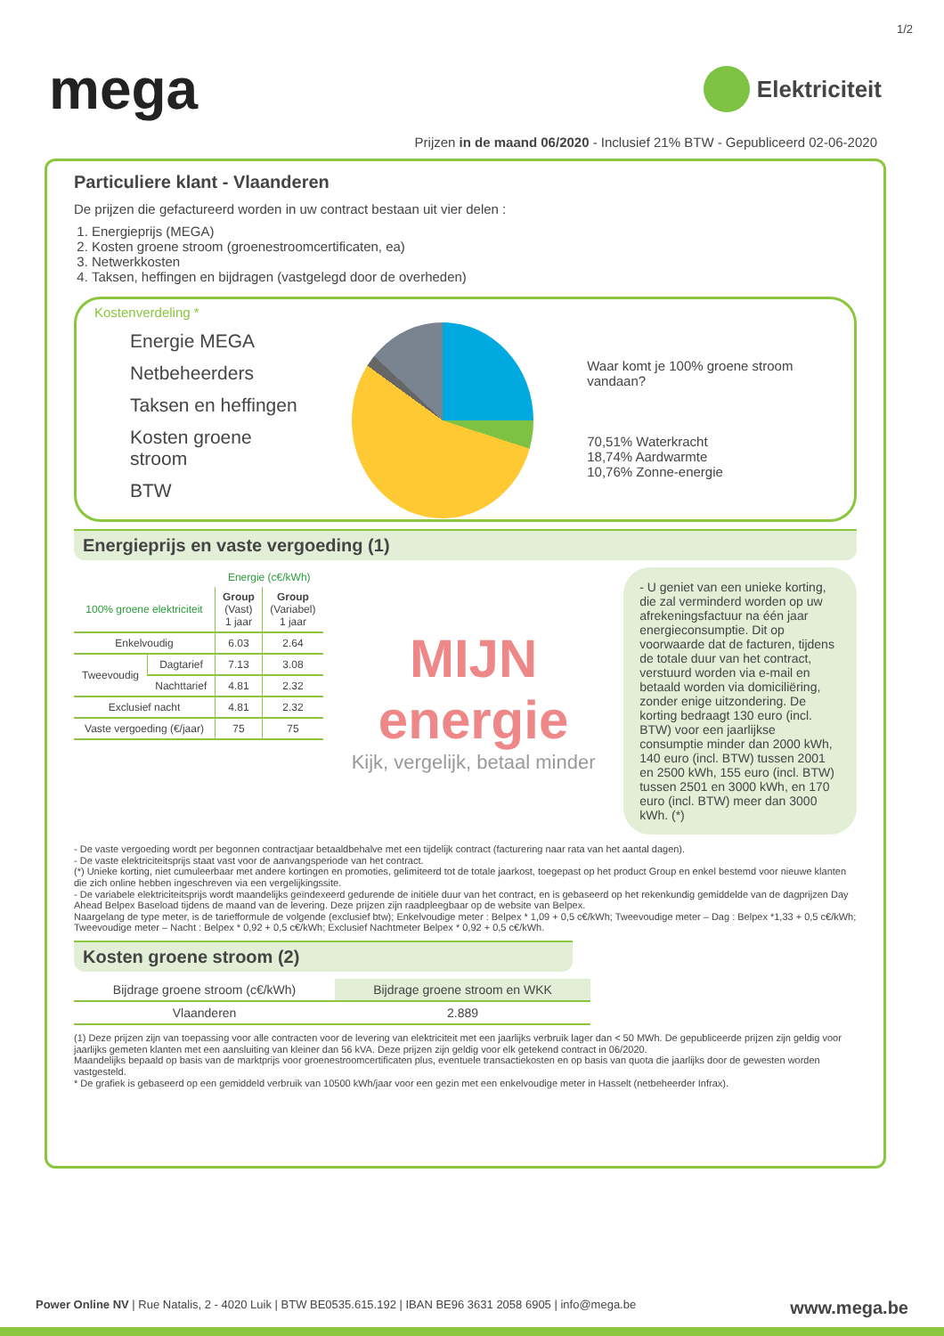1/2
mega
Elektriciteit
Prijzen in de maand 06/2020 - Inclusief 21% BTW - Gepubliceerd 02-06-2020
Particuliere klant - Vlaanderen
De prijzen die gefactureerd worden in uw contract bestaan uit vier delen :
1. Energieprijs (MEGA)
2. Kosten groene stroom (groenestroomcertificaten, ea)
3. Netwerkkosten
4. Taksen, heffingen en bijdragen (vastgelegd door de overheden)
Kostenverdeling *
Energie MEGA
Netbeheerders
Taksen en heffingen
Kosten groene stroom
BTW
Waar komt je 100% groene stroom vandaan?
70,51% Waterkracht
18,74% Aardwarmte
10,76% Zonne-energie
Energieprijs en vaste vergoeding (1)
| | | Energie (c€/kWh) | |
| 100% groene elektriciteit | | Group (Vast) 1 jaar | Group (Variabel) 1 jaar |
| Enkelvoudig | | 6.03 | 2.64 |
| Tweevoudig | Dagtarief | 7.13 | 3.08 |
| | Nachttarief | 4.81 | 2.32 |
| Exclusief nacht | | 4.81 | 2.32 |
| Vaste vergoeding (€/jaar) | | 75 | 75 |
MIJN energie
Kijk, vergelijk, betaal minder
- U geniet van een unieke korting, die zal verminderd worden op uw afrekeningsfactuur na één jaar energieconsumptie. Dit op voorwaarde dat de facturen, tijdens de totale duur van het contract, verstuurd worden via e-mail en betaald worden via domiciliëring, zonder enige uitzondering. De korting bedraagt 130 euro (incl. BTW) voor een jaarlijkse consumptie minder dan 2000 kWh, 140 euro (incl. BTW) tussen 2001 en 2500 kWh, 155 euro (incl. BTW) tussen 2501 en 3000 kWh, en 170 euro (incl. BTW) meer dan 3000 kWh. (*)
- De vaste vergoeding wordt per begonnen contractjaar betaaldbehalve met een tijdelijk contract (facturering naar rata van het aantal dagen).
- De vaste elektriciteitsprijs staat vast voor de aanvangsperiode van het contract.
(*) Unieke korting, niet cumuleerbaar met andere kortingen en promoties, gelimiteerd tot de totale jaarkost, toegepast op het product Group en enkel bestemd voor nieuwe klanten die zich online hebben ingeschreven via een vergelijkingssite.
- De variabele elektriciteitsprijs wordt maandelijks geïndexeerd gedurende de initiële duur van het contract, en is gebaseerd op het rekenkundig gemiddelde van de dagprijzen Day Ahead Belpex Baseload tijdens de maand van de levering. Deze prijzen zijn raadpleegbaar op de website van Belpex.
Naargelang de type meter, is de tariefformule de volgende (exclusief btw); Enkelvoudige meter : Belpex * 1,09 + 0,5 c€/kWh; Tweevoudige meter – Dag : Belpex *1,33 + 0,5 c€/kWh; Tweevoudige meter – Nacht : Belpex * 0,92 + 0,5 c€/kWh; Exclusief Nachtmeter Belpex * 0,92 + 0,5 c€/kWh.
Kosten groene stroom (2)
| Bijdrage groene stroom (c€/kWh) | Bijdrage groene stroom en WKK |
| Vlaanderen | 2.889 |
(1) Deze prijzen zijn van toepassing voor alle contracten voor de levering van elektriciteit met een jaarlijks verbruik lager dan < 50 MWh. De gepubliceerde prijzen zijn geldig voor jaarlijks gemeten klanten met een aansluiting van kleiner dan 56 kVA. Deze prijzen zijn geldig voor elk getekend contract in 06/2020.
Maandelijks bepaald op basis van de marktprijs voor groenestroomcertificaten plus, eventuele transactiekosten en op basis van quota die jaarlijks door de gewesten worden vastgesteld.
* De grafiek is gebaseerd op een gemiddeld verbruik van 10500 kWh/jaar voor een gezin met een enkelvoudige meter in Hasselt (netbeheerder Infrax).
Power Online NV | Rue Natalis, 2 - 4020 Luik | BTW BE0535.615.192 | IBAN BE96 3631 2058 6905 | info@mega.be www.mega.be